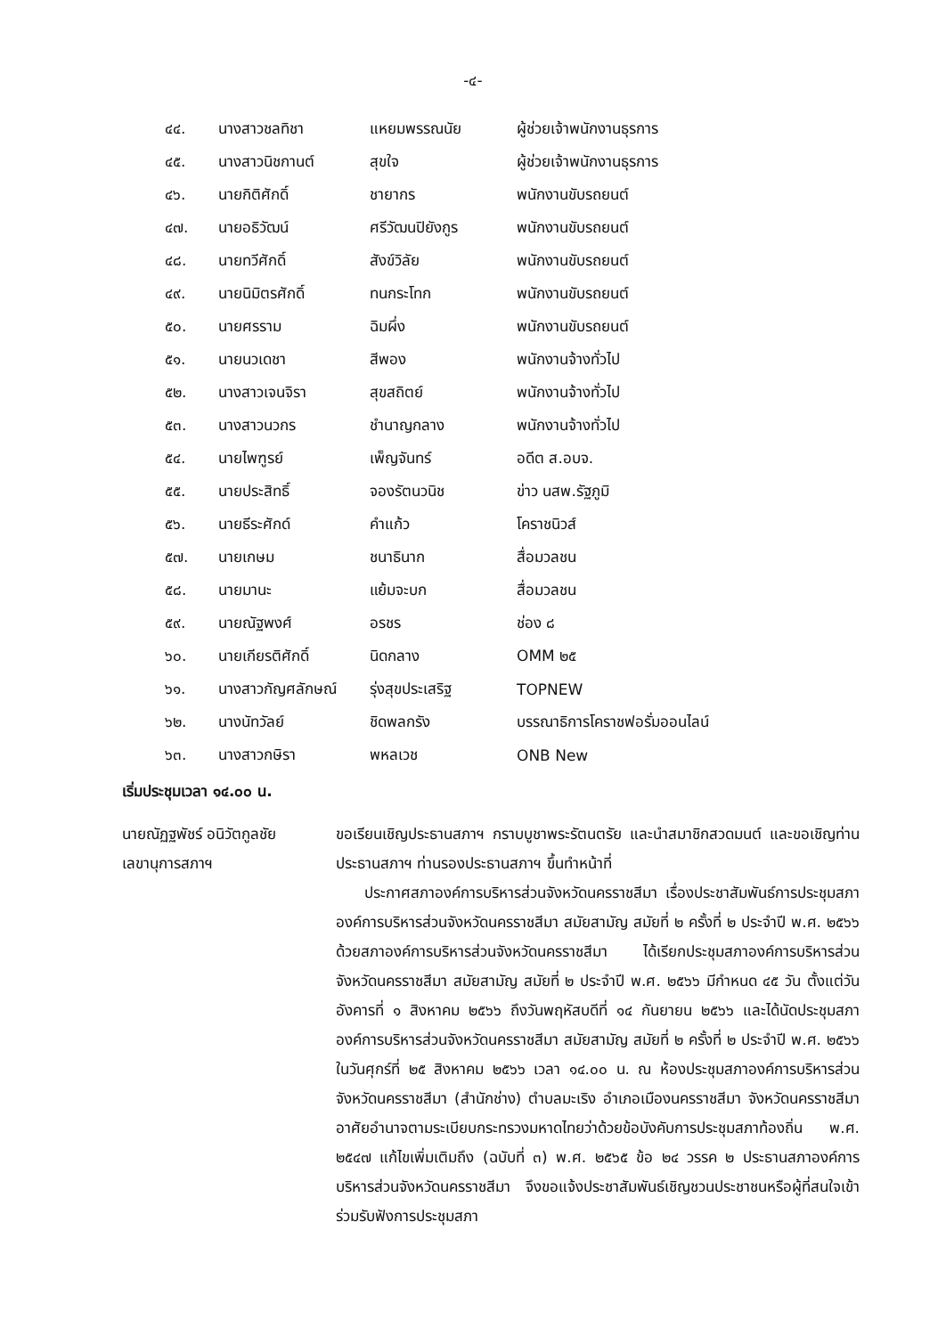-๔-
| ๔๔. | นางสาวชลทิชา | แหยมพรรณนัย | ผู้ช่วยเจ้าพนักงานธุรการ |
| ๔๕. | นางสาวนิชกานต์ | สุขใจ | ผู้ช่วยเจ้าพนักงานธุรการ |
| ๔๖. | นายกิติศักดิ์ | ชายากร | พนักงานขับรถยนต์ |
| ๔๗. | นายอธิวัฒน์ | ศรีวัฒนปิยังกูร | พนักงานขับรถยนต์ |
| ๔๘. | นายทวีศักดิ์ | สังข์วิลัย | พนักงานขับรถยนต์ |
| ๔๙. | นายนิมิตรศักดิ์ | ทนกระโทก | พนักงานขับรถยนต์ |
| ๕๐. | นายศรราม | ฉิมผึ่ง | พนักงานขับรถยนต์ |
| ๕๑. | นายนวเดชา | สีพอง | พนักงานจ้างทั่วไป |
| ๕๒. | นางสาวเจนจิรา | สุขสถิตย์ | พนักงานจ้างทั่วไป |
| ๕๓. | นางสาวนวกร | ชำนาญกลาง | พนักงานจ้างทั่วไป |
| ๕๔. | นายไพฑูรย์ | เพ็ญจันทร์ | อดีต ส.อบจ. |
| ๕๕. | นายประสิทธิ์ | จองรัตนวนิช | ข่าว นสพ.รัฐภูมิ |
| ๕๖. | นายธีระศักด์ | คำแก้ว | โคราชนิวส์ |
| ๕๗. | นายเกษม | ชนาธินาก | สื่อมวลชน |
| ๕๘. | นายมานะ | แย้มจะบก | สื่อมวลชน |
| ๕๙. | นายณัฐพงศ์ | อรชร | ช่อง ๘ |
| ๖๐. | นายเกียรติศักดิ์ | นิดกลาง | OMM ๒๕ |
| ๖๑. | นางสาวกัญศลักษณ์ | รุ่งสุขประเสริฐ | TOPNEW |
| ๖๒. | นางนัทวัลย์ | ชิดพลกรัง | บรรณาธิการโคราชฟอรั่มออนไลน์ |
| ๖๓. | นางสาวกษิรา | พหลเวช | ONB New |
เริ่มประชุมเวลา ๑๔.๐๐ น.
นายณัฏฐพัชร์ อนิวัตกูลชัย
เลขานุการสภาฯ
ขอเรียนเชิญประธานสภาฯ กราบบูชาพระรัตนตรัย และนำสมาชิกสวดมนต์ และขอเชิญท่านประธานสภาฯ ท่านรองประธานสภาฯ ขึ้นทำหน้าที่
ประกาศสภาองค์การบริหารส่วนจังหวัดนครราชสีมา เรื่องประชาสัมพันธ์การประชุมสภาองค์การบริหารส่วนจังหวัดนครราชสีมา สมัยสามัญ สมัยที่ ๒ ครั้งที่ ๒ ประจำปี พ.ศ. ๒๕๖๖ ด้วยสภาองค์การบริหารส่วนจังหวัดนครราชสีมา ได้เรียกประชุมสภาองค์การบริหารส่วนจังหวัดนครราชสีมา สมัยสามัญ สมัยที่ ๒ ประจำปี พ.ศ. ๒๕๖๖ มีกำหนด ๔๕ วัน ตั้งแต่วันอังคารที่ ๑ สิงหาคม ๒๕๖๖ ถึงวันพฤหัสบดีที่ ๑๔ กันยายน ๒๕๖๖ และได้นัดประชุมสภาองค์การบริหารส่วนจังหวัดนครราชสีมา สมัยสามัญ สมัยที่ ๒ ครั้งที่ ๒ ประจำปี พ.ศ. ๒๕๖๖ ในวันศุกร์ที่ ๒๕ สิงหาคม ๒๕๖๖ เวลา ๑๔.๐๐ น. ณ ห้องประชุมสภาองค์การบริหารส่วนจังหวัดนครราชสีมา (สำนักช่าง) ตำบลมะเริง อำเภอเมืองนครราชสีมา จังหวัดนครราชสีมา อาศัยอำนาจตามระเบียบกระทรวงมหาดไทยว่าด้วยข้อบังคับการประชุมสภาท้องถิ่น พ.ศ. ๒๕๔๗ แก้ไขเพิ่มเติมถึง (ฉบับที่ ๓) พ.ศ. ๒๕๖๕ ข้อ ๒๔ วรรค ๒ ประธานสภาองค์การบริหารส่วนจังหวัดนครราชสีมา จึงขอแจ้งประชาสัมพันธ์เชิญชวนประชาชนหรือผู้ที่สนใจเข้าร่วมรับฟังการประชุมสภา